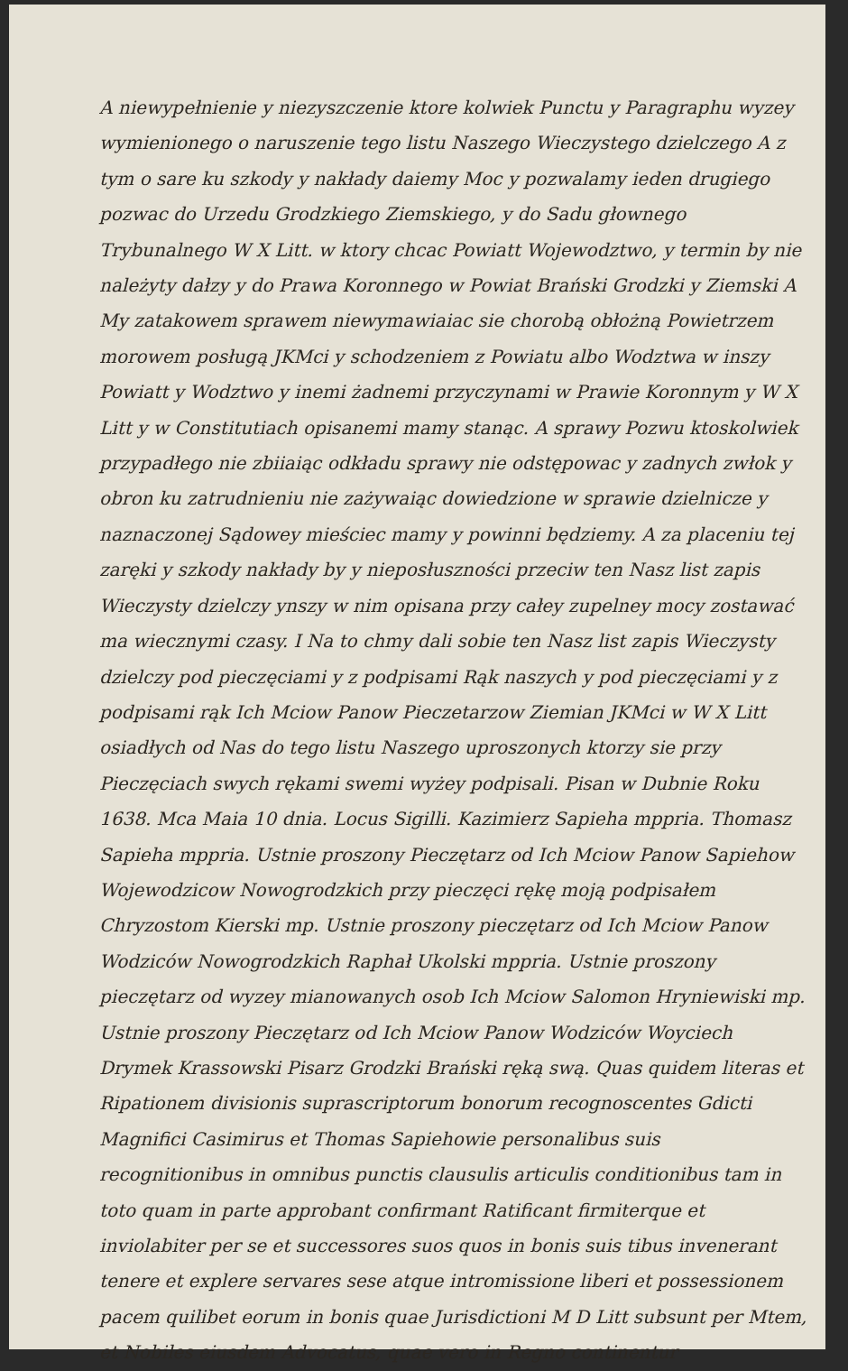A niewypełnienie y niezyszczenie ktore kolwiek Punctu y Paragraphu wyzey wymienionego o naruszenie tego listu Naszego Wieczystego dzielczego A z tym o sare ku szkody y nakłady daiemy Moc y pozwalamy ieden drugiego pozwac do Urzedu Grodzkiego Ziemskiego, y do Sadu głownego Trybunalnego W X Litt. w ktory chcac Powiatt Wojewodztwo, y termin by nie należyty dałzy y do Prawa Koronnego w Powiat Brański Grodzki y Ziemski A My zatakowem sprawem niewymawiaiac sie chorobą obłożną Powietrzem morowem posługą JKMci y schodzeniem z Powiatu albo Wodztwa w inszy Powiatt y Wodztwo y inemi żadnemi przyczynami w Prawie Koronnym y W X Litt y w Constitutiach opisanemi mamy stanąc. A sprawy Pozwu ktoskolwiek przypadłego nie zbiiaiąc odkładu sprawy nie odstępowac y zadnych zwłok y obron ku zatrudnieniu nie zażywaiąc dowiedzione w sprawie dzielnicze y naznaczonej Sądowey mieściec mamy y powinni będziemy. A za placeniu tej zaręki y szkody nakłady by y nieposłuszności przeciw ten Nasz list zapis Wieczysty dzielczy ynszy w nim opisana przy całey zupelney mocy zostawać ma wiecznymi czasy. I Na to chmy dali sobie ten Nasz list zapis Wieczysty dzielczy pod pieczęciami y z podpisami Rąk naszych y pod pieczęciami y z podpisami rąk Ich Mciow Panow Pieczetarzow Ziemian JKMci w W X Litt osiadłych od Nas do tego listu Naszego uproszonych ktorzy sie przy Pieczęciach swych rękami swemi wyżey podpisali. Pisan w Dubnie Roku 1638. Mca Maia 10 dnia. Locus Sigilli. Kazimierz Sapieha mppria. Thomasz Sapieha mppria. Ustnie proszony Pieczętarz od Ich Mciow Panow Sapiehow Wojewodzicow Nowogrodzkich przy pieczęci rękę moją podpisałem Chryzostom Kierski mp. Ustnie proszony pieczętarz od Ich Mciow Panow Wodziców Nowogrodzkich Raphał Ukolski mppria. Ustnie proszony pieczętarz od wyzey mianowanych osob Ich Mciow Salomon Hryniewiski mp. Ustnie proszony Pieczętarz od Ich Mciow Panow Wodziców Woyciech Drymek Krassowski Pisarz Grodzki Brański ręką swą. Quas quidem literas et Ripationem divisionis suprascriptorum bonorum recognoscentes Gdicti Magnifici Casimirus et Thomas Sapiehowie personalibus suis recognitionibus in omnibus punctis clausulis articulis conditionibus tam in toto quam in parte approbant confirmant Ratificant firmiterque et inviolabiter per se et successores suos quos in bonis suis tibus invenerant tenere et explere servares sese atque intromissione liberi et possessionem pacem quilibet eorum in bonis quae Jurisdictioni M D Litt subsunt per Mtem, et Nobiles eiusdem Advocatus, quae vero in Regno continentur